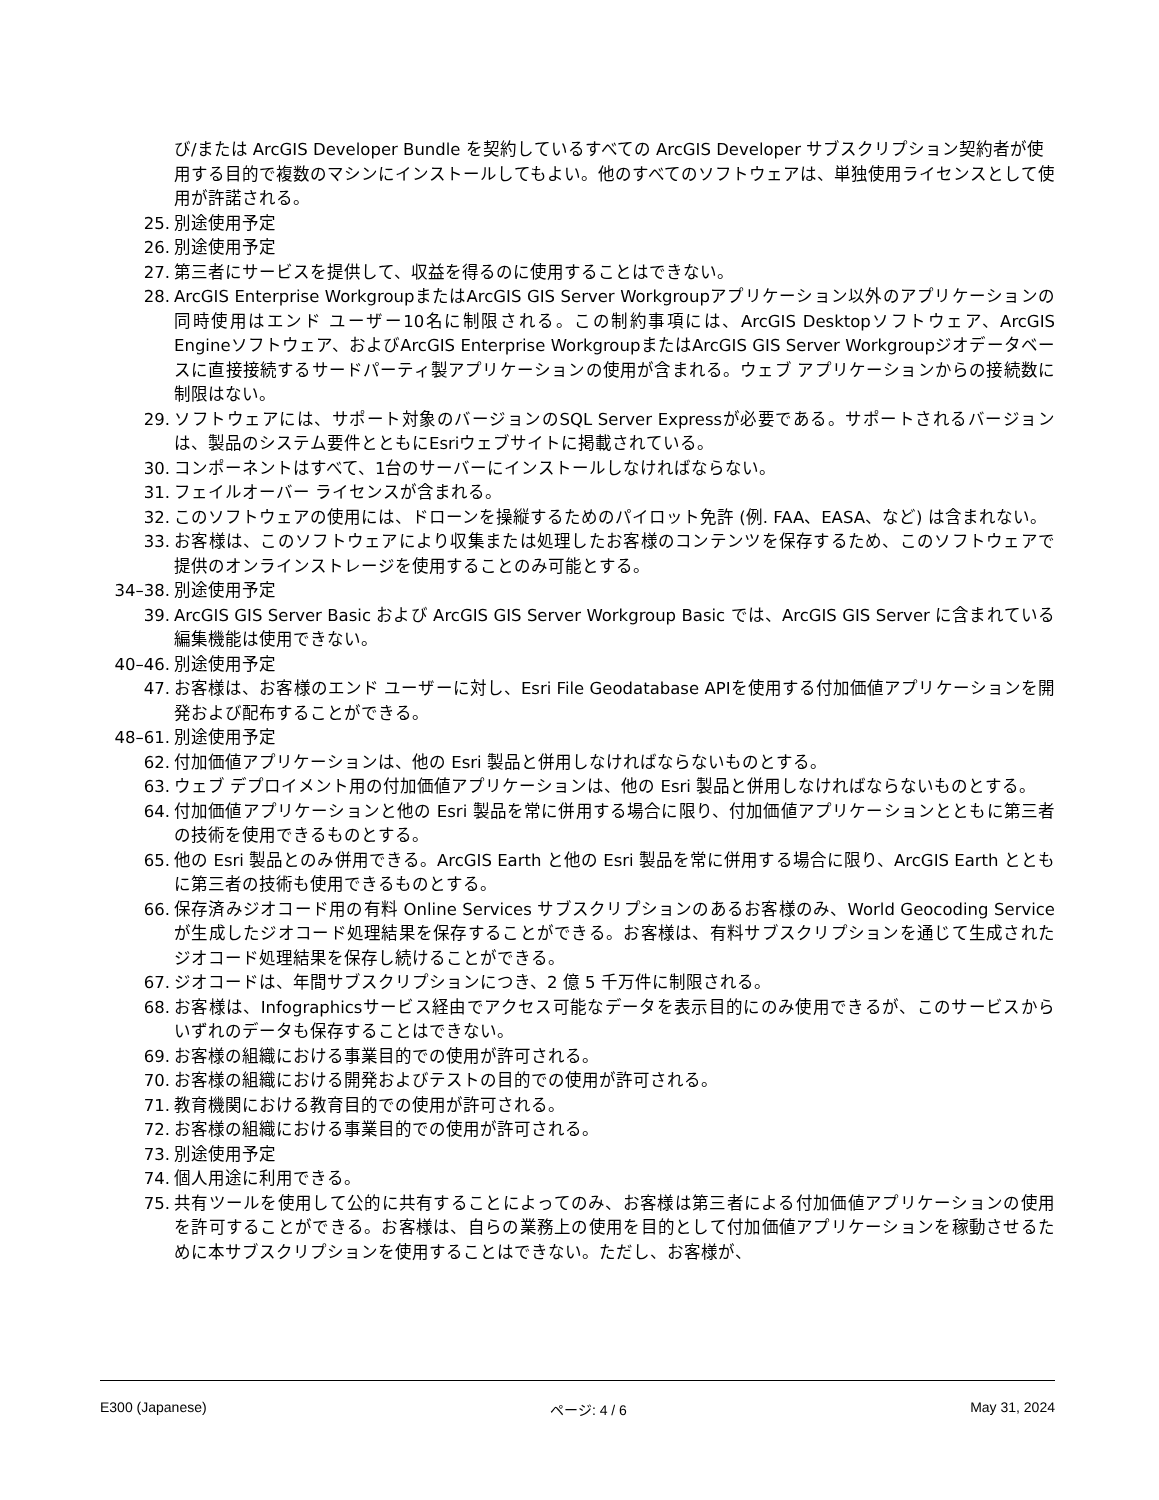び/または ArcGIS Developer Bundle を契約しているすべての ArcGIS Developer サブスクリプション契約者が使用する目的で複数のマシンにインストールしてもよい。他のすべてのソフトウェアは、単独使用ライセンスとして使用が許諾される。
25. 別途使用予定
26. 別途使用予定
27. 第三者にサービスを提供して、収益を得るのに使用することはできない。
28. ArcGIS Enterprise WorkgroupまたはArcGIS GIS Server Workgroupアプリケーション以外のアプリケーションの同時使用はエンド ユーザー10名に制限される。この制約事項には、ArcGIS Desktopソフトウェア、ArcGIS Engineソフトウェア、およびArcGIS Enterprise WorkgroupまたはArcGIS GIS Server Workgroupジオデータベースに直接接続するサードパーティ製アプリケーションの使用が含まれる。ウェブ アプリケーションからの接続数に制限はない。
29. ソフトウェアには、サポート対象のバージョンのSQL Server Expressが必要である。サポートされるバージョンは、製品のシステム要件とともにEsriウェブサイトに掲載されている。
30. コンポーネントはすべて、1台のサーバーにインストールしなければならない。
31. フェイルオーバー ライセンスが含まれる。
32. このソフトウェアの使用には、ドローンを操縦するためのパイロット免許 (例. FAA、EASA、など) は含まれない。
33. お客様は、このソフトウェアにより収集または処理したお客様のコンテンツを保存するため、このソフトウェアで提供のオンラインストレージを使用することのみ可能とする。
34–38. 別途使用予定
39. ArcGIS GIS Server Basic および ArcGIS GIS Server Workgroup Basic では、ArcGIS GIS Server に含まれている編集機能は使用できない。
40–46. 別途使用予定
47. お客様は、お客様のエンド ユーザーに対し、Esri File Geodatabase APIを使用する付加価値アプリケーションを開発および配布することができる。
48–61. 別途使用予定
62. 付加価値アプリケーションは、他の Esri 製品と併用しなければならないものとする。
63. ウェブ デプロイメント用の付加価値アプリケーションは、他の Esri 製品と併用しなければならないものとする。
64. 付加価値アプリケーションと他の Esri 製品を常に併用する場合に限り、付加価値アプリケーションとともに第三者の技術を使用できるものとする。
65. 他の Esri 製品とのみ併用できる。ArcGIS Earth と他の Esri 製品を常に併用する場合に限り、ArcGIS Earth とともに第三者の技術も使用できるものとする。
66. 保存済みジオコード用の有料 Online Services サブスクリプションのあるお客様のみ、World Geocoding Service が生成したジオコード処理結果を保存することができる。お客様は、有料サブスクリプションを通じて生成されたジオコード処理結果を保存し続けることができる。
67. ジオコードは、年間サブスクリプションにつき、2 億 5 千万件に制限される。
68. お客様は、Infographicsサービス経由でアクセス可能なデータを表示目的にのみ使用できるが、このサービスからいずれのデータも保存することはできない。
69. お客様の組織における事業目的での使用が許可される。
70. お客様の組織における開発およびテストの目的での使用が許可される。
71. 教育機関における教育目的での使用が許可される。
72. お客様の組織における事業目的での使用が許可される。
73. 別途使用予定
74. 個人用途に利用できる。
75. 共有ツールを使用して公的に共有することによってのみ、お客様は第三者による付加価値アプリケーションの使用を許可することができる。お客様は、自らの業務上の使用を目的として付加価値アプリケーションを稼動させるために本サブスクリプションを使用することはできない。ただし、お客様が、
E300 (Japanese) ページ: 4 / 6 May 31, 2024